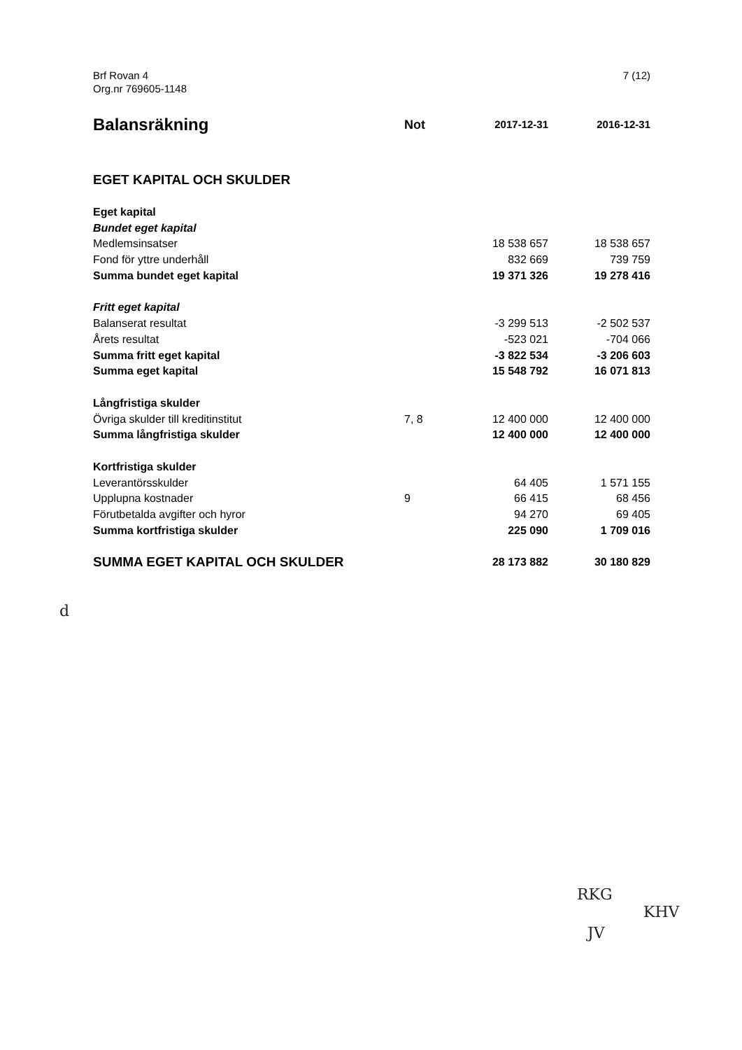Brf Rovan 4
Org.nr 769605-1148
7 (12)
| Balansräkning | Not | 2017-12-31 | 2016-12-31 |
| --- | --- | --- | --- |
| EGET KAPITAL OCH SKULDER | | | |
| Eget kapital | | | |
| Bundet eget kapital | | | |
| Medlemsinsatser | | 18 538 657 | 18 538 657 |
| Fond för yttre underhåll | | 832 669 | 739 759 |
| Summa bundet eget kapital | | 19 371 326 | 19 278 416 |
| Fritt eget kapital | | | |
| Balanserat resultat | | -3 299 513 | -2 502 537 |
| Årets resultat | | -523 021 | -704 066 |
| Summa fritt eget kapital | | -3 822 534 | -3 206 603 |
| Summa eget kapital | | 15 548 792 | 16 071 813 |
| Långfristiga skulder | | | |
| Övriga skulder till kreditinstitut | 7, 8 | 12 400 000 | 12 400 000 |
| Summa långfristiga skulder | | 12 400 000 | 12 400 000 |
| Kortfristiga skulder | | | |
| Leverantörsskulder | | 64 405 | 1 571 155 |
| Upplupna kostnader | 9 | 66 415 | 68 456 |
| Förutbetalda avgifter och hyror | | 94 270 | 69 405 |
| Summa kortfristiga skulder | | 225 090 | 1 709 016 |
| SUMMA EGET KAPITAL OCH SKULDER | | 28 173 882 | 30 180 829 |
d
RKG
KHV
JV